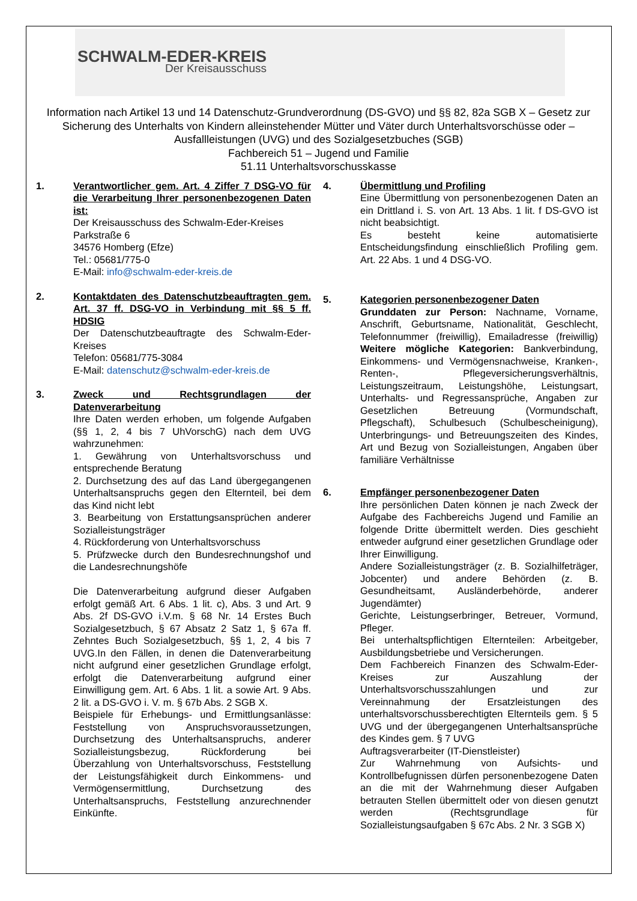SCHWALM-EDER-KREIS
Der Kreisausschuss
Information nach Artikel 13 und 14 Datenschutz-Grundverordnung (DS-GVO) und §§ 82, 82a SGB X – Gesetz zur Sicherung des Unterhalts von Kindern alleinstehender Mütter und Väter durch Unterhaltsvorschüsse oder –Ausfallleistungen (UVG) und des Sozialgesetzbuches (SGB)
Fachbereich 51 – Jugend und Familie
51.11 Unterhaltsvorschusskasse
1. Verantwortlicher gem. Art. 4 Ziffer 7 DSG-VO für die Verarbeitung Ihrer personenbezogenen Daten ist:
Der Kreisausschuss des Schwalm-Eder-Kreises
Parkstraße 6
34576 Homberg (Efze)
Tel.: 05681/775-0
E-Mail: info@schwalm-eder-kreis.de
2. Kontaktdaten des Datenschutzbeauftragten gem. Art. 37 ff. DSG-VO in Verbindung mit §§ 5 ff. HDSIG
Der Datenschutzbeauftragte des Schwalm-Eder-Kreises
Telefon: 05681/775-3084
E-Mail: datenschutz@schwalm-eder-kreis.de
3. Zweck und Rechtsgrundlagen der Datenverarbeitung
Ihre Daten werden erhoben, um folgende Aufgaben (§§ 1, 2, 4 bis 7 UhVorschG) nach dem UVG wahrzunehmen:
1. Gewährung von Unterhaltsvorschuss und entsprechende Beratung
2. Durchsetzung des auf das Land übergegangenen Unterhaltsanspruchs gegen den Elternteil, bei dem das Kind nicht lebt
3. Bearbeitung von Erstattungsansprüchen anderer Sozialleistungsträger
4. Rückforderung von Unterhaltsvorschuss
5. Prüfzwecke durch den Bundesrechnungshof und die Landesrechnungshöfe
Die Datenverarbeitung aufgrund dieser Aufgaben erfolgt gemäß Art. 6 Abs. 1 lit. c), Abs. 3 und Art. 9 Abs. 2f DS-GVO i.V.m. § 68 Nr. 14 Erstes Buch Sozialgesetzbuch, § 67 Absatz 2 Satz 1, § 67a ff. Zehntes Buch Sozialgesetzbuch, §§ 1, 2, 4 bis 7 UVG.In den Fällen, in denen die Datenverarbeitung nicht aufgrund einer gesetzlichen Grundlage erfolgt, erfolgt die Datenverarbeitung aufgrund einer Einwilligung gem. Art. 6 Abs. 1 lit. a sowie Art. 9 Abs. 2 lit. a DS-GVO i. V. m. § 67b Abs. 2 SGB X.
Beispiele für Erhebungs- und Ermittlungsanlässe: Feststellung von Anspruchsvoraussetzungen, Durchsetzung des Unterhaltsanspruchs, anderer Sozialleistungsbezug, Rückforderung bei Überzahlung von Unterhaltsvorschuss, Feststellung der Leistungsfähigkeit durch Einkommens- und Vermögensermittlung, Durchsetzung des Unterhaltsanspruchs, Feststellung anzurechnender Einkünfte.
4. Übermittlung und Profiling
Eine Übermittlung von personenbezogenen Daten an ein Drittland i. S. von Art. 13 Abs. 1 lit. f DS-GVO ist nicht beabsichtigt.
Es besteht keine automatisierte Entscheidungsfindung einschließlich Profiling gem. Art. 22 Abs. 1 und 4 DSG-VO.
5. Kategorien personenbezogener Daten
Grunddaten zur Person: Nachname, Vorname, Anschrift, Geburtsname, Nationalität, Geschlecht, Telefonnummer (freiwillig), Emailadresse (freiwillig) Weitere mögliche Kategorien: Bankverbindung, Einkommens- und Vermögensnachweise, Kranken-, Renten-, Pflegeversicherungsverhältnis, Leistungszeitraum, Leistungshöhe, Leistungsart, Unterhalts- und Regressansprüche, Angaben zur Gesetzlichen Betreuung (Vormundschaft, Pflegschaft), Schulbesuch (Schulbescheinigung), Unterbringungs- und Betreuungszeiten des Kindes, Art und Bezug von Sozialleistungen, Angaben über familiäre Verhältnisse
6. Empfänger personenbezogener Daten
Ihre persönlichen Daten können je nach Zweck der Aufgabe des Fachbereichs Jugend und Familie an folgende Dritte übermittelt werden. Dies geschieht entweder aufgrund einer gesetzlichen Grundlage oder Ihrer Einwilligung.
Andere Sozialleistungsträger (z. B. Sozialhilfeträger, Jobcenter) und andere Behörden (z. B. Gesundheitsamt, Ausländerbehörde, anderer Jugendämter)
Gerichte, Leistungserbringer, Betreuer, Vormund, Pfleger.
Bei unterhaltspflichtigen Elternteilen: Arbeitgeber, Ausbildungsbetriebe und Versicherungen.
Dem Fachbereich Finanzen des Schwalm-Eder-Kreises zur Auszahlung der Unterhaltsvorschusszahlungen und zur Vereinnahmung der Ersatzleistungen des unterhaltsvorschussberechtigten Elternteils gem. § 5 UVG und der übergegangenen Unterhaltsansprüche des Kindes gem. § 7 UVG
Auftragsverarbeiter (IT-Dienstleister)
Zur Wahrnehmung von Aufsichts- und Kontrollbefugnissen dürfen personenbezogene Daten an die mit der Wahrnehmung dieser Aufgaben betrauten Stellen übermittelt oder von diesen genutzt werden (Rechtsgrundlage für Sozialleistungsaufgaben § 67c Abs. 2 Nr. 3 SGB X)